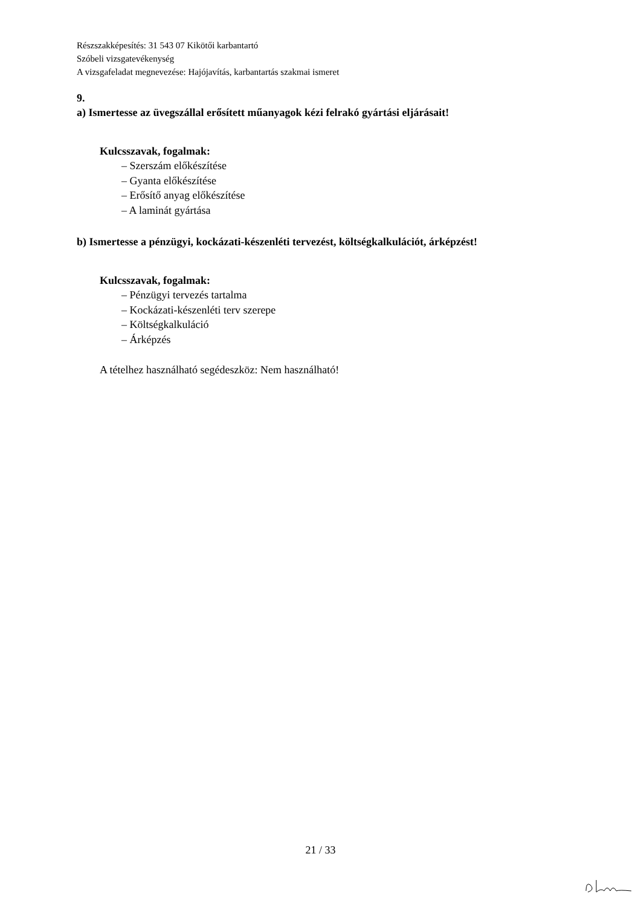Részszakképesítés: 31 543 07 Kikötői karbantartó
Szóbeli vizsgatevékenység
A vizsgafeladat megnevezése: Hajójavítás, karbantartás szakmai ismeret
9.
a) Ismertesse az üvegszállal erősített műanyagok kézi felrakó gyártási eljárásait!
Kulcsszavak, fogalmak:
– Szerszám előkészítése
– Gyanta előkészítése
– Erősítő anyag előkészítése
– A laminát gyártása
b) Ismertesse a pénzügyi, kockázati-készenléti tervezést, költségkalkulációt, árképzést!
Kulcsszavak, fogalmak:
– Pénzügyi tervezés tartalma
– Kockázati-készenléti terv szerepe
– Költségkalkuláció
– Árképzés
A tételhez használható segédeszköz: Nem használható!
21 / 33